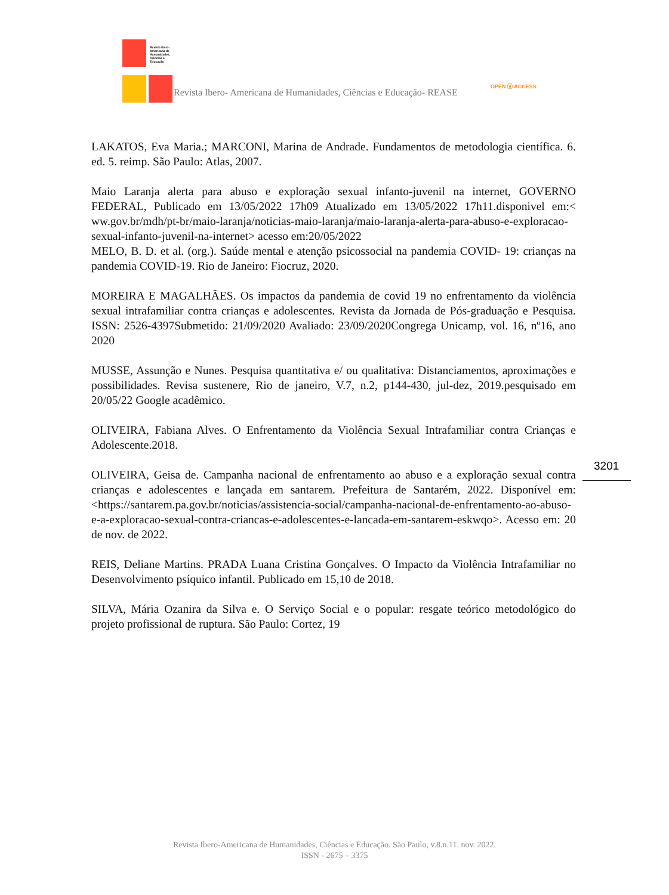Revista Ibero-
Americana de
Humanidades,
Ciências e
Educação
Revista Ibero- Americana de Humanidades, Ciências e Educação- REASE
OPEN ⓐ ACCESS
LAKATOS, Eva Maria.; MARCONI, Marina de Andrade. Fundamentos de metodologia científica. 6. ed. 5. reimp. São Paulo: Atlas, 2007.
Maio Laranja alerta para abuso e exploração sexual infanto-juvenil na internet, GOVERNO FEDERAL, Publicado em 13/05/2022 17h09 Atualizado em 13/05/2022 17h11.disponivel em:< ww.gov.br/mdh/pt-br/maio-laranja/noticias-maio-laranja/maio-laranja-alerta-para-abuso-e-exploracao-sexual-infanto-juvenil-na-internet> acesso em:20/05/2022
MELO, B. D. et al. (org.). Saúde mental e atenção psicossocial na pandemia COVID- 19: crianças na pandemia COVID-19. Rio de Janeiro: Fiocruz, 2020.
MOREIRA E MAGALHÃES. Os impactos da pandemia de covid 19 no enfrentamento da violência sexual intrafamiliar contra crianças e adolescentes. Revista da Jornada de Pós-graduação e Pesquisa. ISSN: 2526-4397Submetido: 21/09/2020 Avaliado: 23/09/2020Congrega Unicamp, vol. 16, nº16, ano 2020
MUSSE, Assunção e Nunes. Pesquisa quantitativa e/ ou qualitativa: Distanciamentos, aproximações e possibilidades. Revisa sustenere, Rio de janeiro, V.7, n.2, p144-430, jul-dez, 2019.pesquisado em 20/05/22 Google acadêmico.
OLIVEIRA, Fabiana Alves. O Enfrentamento da Violência Sexual Intrafamiliar contra Crianças e Adolescente.2018.
OLIVEIRA, Geisa de. Campanha nacional de enfrentamento ao abuso e a exploração sexual contra crianças e adolescentes e lançada em santarem. Prefeitura de Santarém, 2022. Disponível em: <https://santarem.pa.gov.br/noticias/assistencia-social/campanha-nacional-de-enfrentamento-ao-abuso-e-a-exploracao-sexual-contra-criancas-e-adolescentes-e-lancada-em-santarem-eskwqo>. Acesso em: 20 de nov. de 2022.
REIS, Deliane Martins. PRADA Luana Cristina Gonçalves. O Impacto da Violência Intrafamiliar no Desenvolvimento psíquico infantil. Publicado em 15,10 de 2018.
SILVA, Mária Ozanira da Silva e. O Serviço Social e o popular: resgate teórico metodológico do projeto profissional de ruptura. São Paulo: Cortez, 19
3201
Revista Ibero-Americana de Humanidades, Ciências e Educação. São Paulo, v.8.n.11. nov. 2022.
ISSN - 2675 – 3375